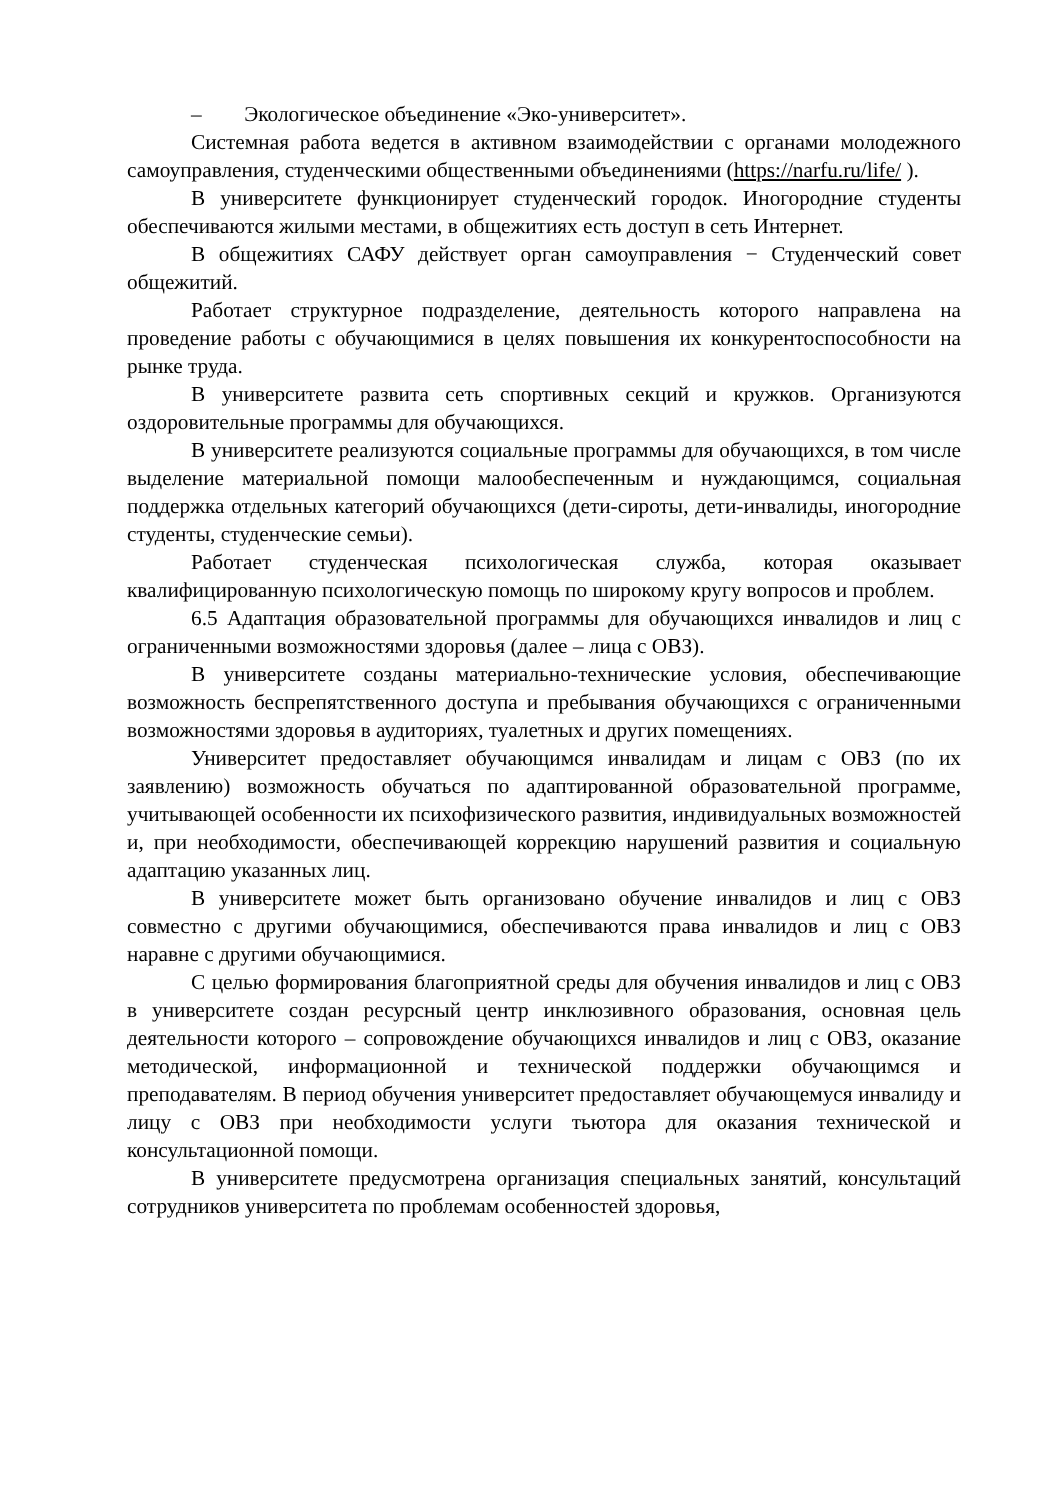– Экологическое объединение «Эко-университет».
Системная работа ведется в активном взаимодействии с органами молодежного самоуправления, студенческими общественными объединениями (https://narfu.ru/life/ ).
В университете функционирует студенческий городок. Иногородние студенты обеспечиваются жилыми местами, в общежитиях есть доступ в сеть Интернет.
В общежитиях САФУ действует орган самоуправления − Студенческий совет общежитий.
Работает структурное подразделение, деятельность которого направлена на проведение работы с обучающимися в целях повышения их конкурентоспособности на рынке труда.
В университете развита сеть спортивных секций и кружков. Организуются оздоровительные программы для обучающихся.
В университете реализуются социальные программы для обучающихся, в том числе выделение материальной помощи малообеспеченным и нуждающимся, социальная поддержка отдельных категорий обучающихся (дети-сироты, дети-инвалиды, иногородние студенты, студенческие семьи).
Работает студенческая психологическая служба, которая оказывает квалифицированную психологическую помощь по широкому кругу вопросов и проблем.
6.5 Адаптация образовательной программы для обучающихся инвалидов и лиц с ограниченными возможностями здоровья (далее – лица с ОВЗ).
В университете созданы материально-технические условия, обеспечивающие возможность беспрепятственного доступа и пребывания обучающихся с ограниченными возможностями здоровья в аудиториях, туалетных и других помещениях.
Университет предоставляет обучающимся инвалидам и лицам с ОВЗ (по их заявлению) возможность обучаться по адаптированной образовательной программе, учитывающей особенности их психофизического развития, индивидуальных возможностей и, при необходимости, обеспечивающей коррекцию нарушений развития и социальную адаптацию указанных лиц.
В университете может быть организовано обучение инвалидов и лиц с ОВЗ совместно с другими обучающимися, обеспечиваются права инвалидов и лиц с ОВЗ наравне с другими обучающимися.
С целью формирования благоприятной среды для обучения инвалидов и лиц с ОВЗ в университете создан ресурсный центр инклюзивного образования, основная цель деятельности которого – сопровождение обучающихся инвалидов и лиц с ОВЗ, оказание методической, информационной и технической поддержки обучающимся и преподавателям. В период обучения университет предоставляет обучающемуся инвалиду и лицу с ОВЗ при необходимости услуги тьютора для оказания технической и консультационной помощи.
В университете предусмотрена организация специальных занятий, консультаций сотрудников университета по проблемам особенностей здоровья,